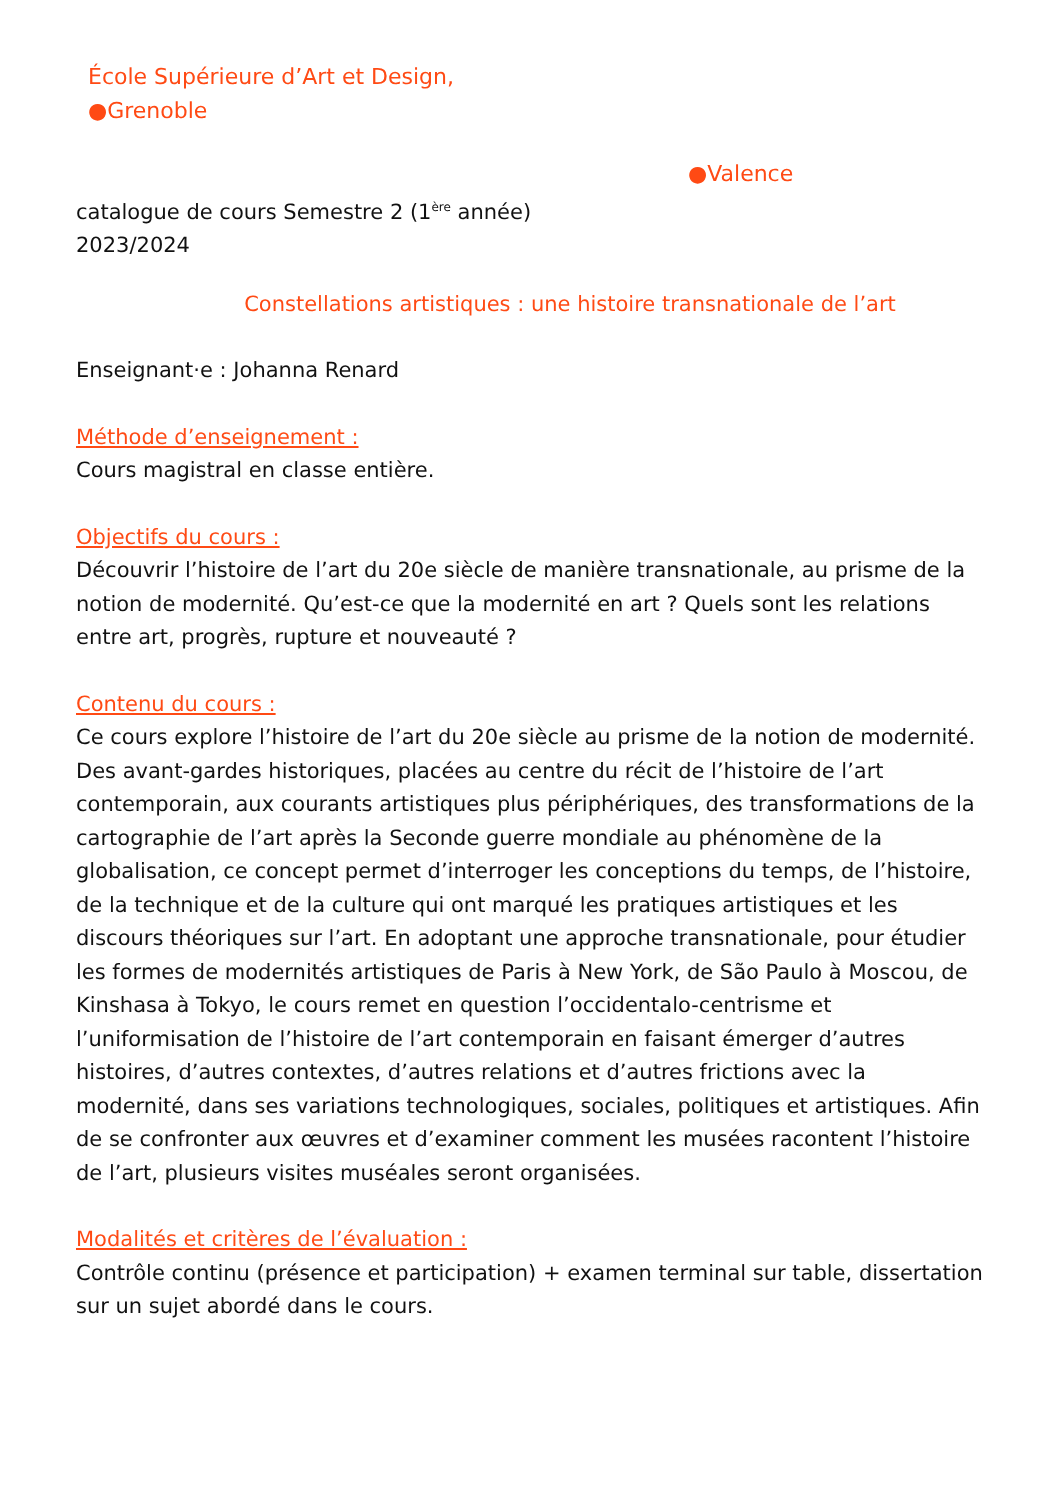École Supérieure d’Art et Design,
●Grenoble
●Valence
catalogue de cours Semestre 2 (1<sup>ère</sup> année)
2023/2024
Constellations artistiques : une histoire transnationale de l’art
Enseignant·e : Johanna Renard
Méthode d’enseignement :
Cours magistral en classe entière.
Objectifs du cours :
Découvrir l’histoire de l’art du 20e siècle de manière transnationale, au prisme de la notion de modernité. Qu’est-ce que la modernité en art ? Quels sont les relations entre art, progrès, rupture et nouveauté ?
Contenu du cours :
Ce cours explore l’histoire de l’art du 20e siècle au prisme de la notion de modernité. Des avant-gardes historiques, placées au centre du récit de l’histoire de l’art contemporain, aux courants artistiques plus périphériques, des transformations de la cartographie de l’art après la Seconde guerre mondiale au phénomène de la globalisation, ce concept permet d’interroger les conceptions du temps, de l’histoire, de la technique et de la culture qui ont marqué les pratiques artistiques et les discours théoriques sur l’art. En adoptant une approche transnationale, pour étudier les formes de modernités artistiques de Paris à New York, de São Paulo à Moscou, de Kinshasa à Tokyo, le cours remet en question l’occidentalo-centrisme et l’uniformisation de l’histoire de l’art contemporain en faisant émerger d’autres histoires, d’autres contextes, d’autres relations et d’autres frictions avec la modernité, dans ses variations technologiques, sociales, politiques et artistiques. Afin de se confronter aux œuvres et d’examiner comment les musées racontent l’histoire de l’art, plusieurs visites muséales seront organisées.
Modalités et critères de l’évaluation :
Contrôle continu (présence et participation) + examen terminal sur table, dissertation sur un sujet abordé dans le cours.